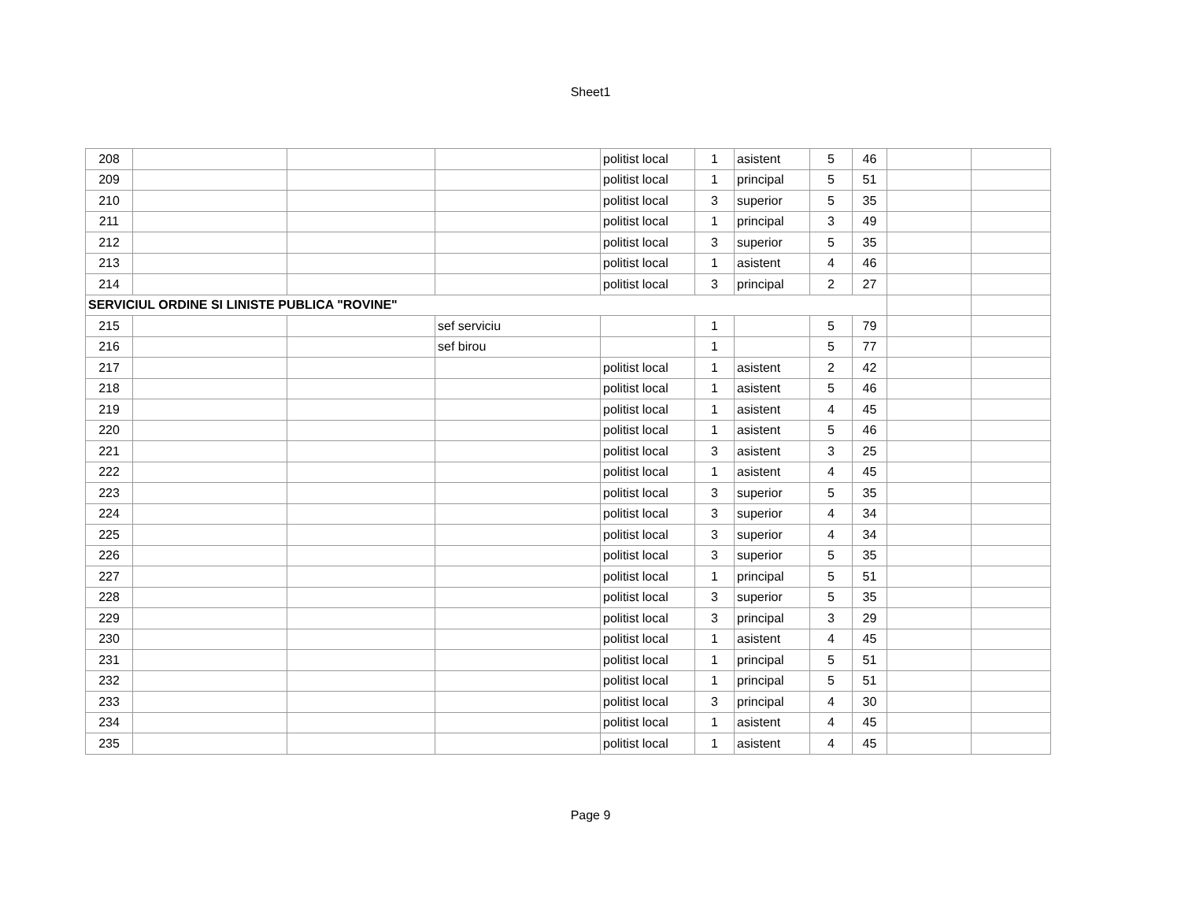Sheet1
| 208 | | | | politist local | 1 | asistent | 5 | 46 | | |
| 209 | | | | politist local | 1 | principal | 5 | 51 | | |
| 210 | | | | politist local | 3 | superior | 5 | 35 | | |
| 211 | | | | politist local | 1 | principal | 3 | 49 | | |
| 212 | | | | politist local | 3 | superior | 5 | 35 | | |
| 213 | | | | politist local | 1 | asistent | 4 | 46 | | |
| 214 | | | | politist local | 3 | principal | 2 | 27 | | |
| SERVICIUL ORDINE SI LINISTE PUBLICA "ROVINE" | | | | | | | | | | |
| 215 | | | sef serviciu | | 1 | | 5 | 79 | | |
| 216 | | | sef birou | | 1 | | 5 | 77 | | |
| 217 | | | | politist local | 1 | asistent | 2 | 42 | | |
| 218 | | | | politist local | 1 | asistent | 5 | 46 | | |
| 219 | | | | politist local | 1 | asistent | 4 | 45 | | |
| 220 | | | | politist local | 1 | asistent | 5 | 46 | | |
| 221 | | | | politist local | 3 | asistent | 3 | 25 | | |
| 222 | | | | politist local | 1 | asistent | 4 | 45 | | |
| 223 | | | | politist local | 3 | superior | 5 | 35 | | |
| 224 | | | | politist local | 3 | superior | 4 | 34 | | |
| 225 | | | | politist local | 3 | superior | 4 | 34 | | |
| 226 | | | | politist local | 3 | superior | 5 | 35 | | |
| 227 | | | | politist local | 1 | principal | 5 | 51 | | |
| 228 | | | | politist local | 3 | superior | 5 | 35 | | |
| 229 | | | | politist local | 3 | principal | 3 | 29 | | |
| 230 | | | | politist local | 1 | asistent | 4 | 45 | | |
| 231 | | | | politist local | 1 | principal | 5 | 51 | | |
| 232 | | | | politist local | 1 | principal | 5 | 51 | | |
| 233 | | | | politist local | 3 | principal | 4 | 30 | | |
| 234 | | | | politist local | 1 | asistent | 4 | 45 | | |
| 235 | | | | politist local | 1 | asistent | 4 | 45 | | |
Page 9